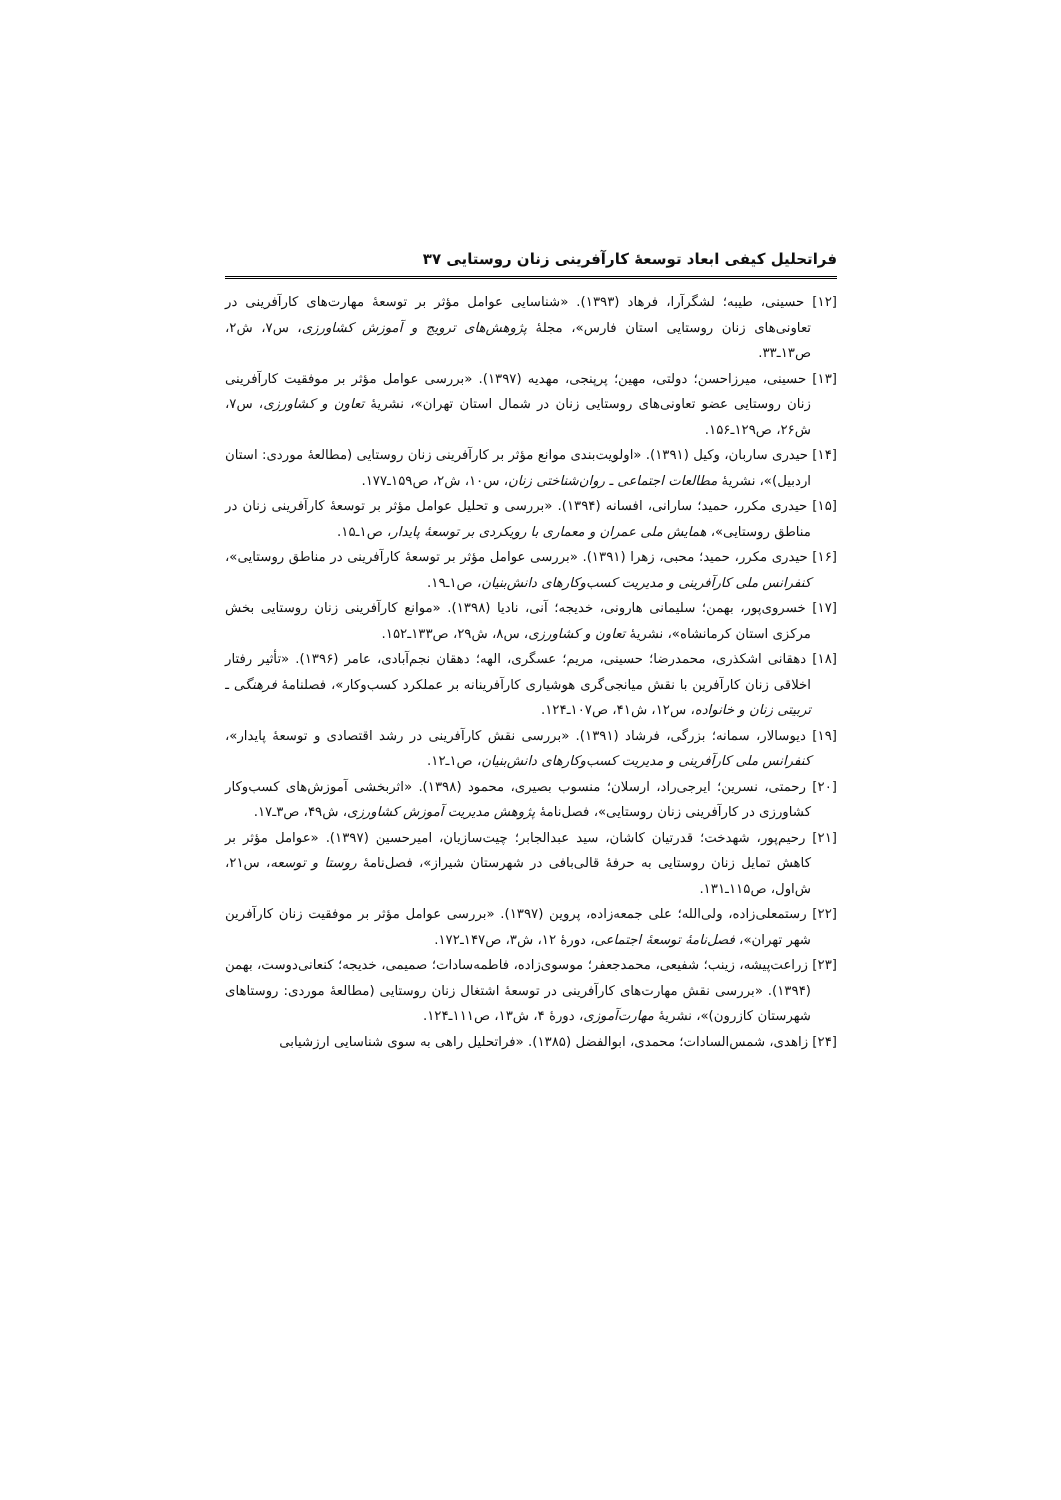فراتحلیل کیفی ابعاد توسعهٔ کارآفرینی زنان روستایی ۳۷
[۱۲] حسینی، طیبه؛ لشگرآرا، فرهاد (۱۳۹۳). «شناسایی عوامل مؤثر بر توسعهٔ مهارت‌های کارآفرینی در تعاونی‌های زنان روستایی استان فارس»، مجلهٔ پژوهش‌های ترویج و آموزش کشاورزی، س۷، ش۲، ص۱۳ـ۳۳.
[۱۳] حسینی، میرزاحسن؛ دولتی، مهین؛ پرپنجی، مهدیه (۱۳۹۷). «بررسی عوامل مؤثر بر موفقیت کارآفرینی زنان روستایی عضو تعاونی‌های روستایی زنان در شمال استان تهران»، نشریهٔ تعاون و کشاورزی، س۷، ش۲۶، ص۱۲۹ـ۱۵۶.
[۱۴] حیدری ساربان، وکیل (۱۳۹۱). «اولویت‌بندی موانع مؤثر بر کارآفرینی زنان روستایی (مطالعهٔ موردی: استان اردبیل)»، نشریهٔ مطالعات اجتماعی ـ روان‌شناختی زنان، س۱۰، ش۲، ص۱۵۹ـ۱۷۷.
[۱۵] حیدری مکرر، حمید؛ سارانی، افسانه (۱۳۹۴). «بررسی و تحلیل عوامل مؤثر بر توسعهٔ کارآفرینی زنان در مناطق روستایی»، همایش ملی عمران و معماری با رویکردی بر توسعهٔ پایدار، ص۱ـ۱۵.
[۱۶] حیدری مکرر، حمید؛ محبی، زهرا (۱۳۹۱). «بررسی عوامل مؤثر بر توسعهٔ کارآفرینی در مناطق روستایی»، کنفرانس ملی کارآفرینی و مدیریت کسب‌وکارهای دانش‌بنیان، ص۱ـ۱۹.
[۱۷] خسروی‌پور، بهمن؛ سلیمانی هارونی، خدیجه؛ آنی، نادیا (۱۳۹۸). «موانع کارآفرینی زنان روستایی بخش مرکزی استان کرمانشاه»، نشریهٔ تعاون و کشاورزی، س۸، ش۲۹، ص۱۳۳ـ۱۵۲.
[۱۸] دهقانی اشکذری، محمدرضا؛ حسینی، مریم؛ عسگری، الهه؛ دهقان نجم‌آبادی، عامر (۱۳۹۶). «تأثیر رفتار اخلاقی زنان کارآفرین با نقش میانجی‌گری هوشیاری کارآفرینانه بر عملکرد کسب‌وکار»، فصلنامهٔ فرهنگی ـ تربیتی زنان و خانواده، س۱۲، ش۴۱، ص۱۰۷ـ۱۲۴.
[۱۹] دیوسالار، سمانه؛ بزرگی، فرشاد (۱۳۹۱). «بررسی نقش کارآفرینی در رشد اقتصادی و توسعهٔ پایدار»، کنفرانس ملی کارآفرینی و مدیریت کسب‌وکارهای دانش‌بنیان، ص۱ـ۱۲.
[۲۰] رحمتی، نسرین؛ ایرجی‌راد، ارسلان؛ منسوب بصیری، محمود (۱۳۹۸). «اثربخشی آموزش‌های کسب‌وکار کشاورزی در کارآفرینی زنان روستایی»، فصل‌نامهٔ پژوهش مدیریت آموزش کشاورزی، ش۴۹، ص۳ـ۱۷.
[۲۱] رحیم‌پور، شهدخت؛ قدرتیان کاشان، سید عبدالجابر؛ چیت‌سازیان، امیرحسین (۱۳۹۷). «عوامل مؤثر بر کاهش تمایل زنان روستایی به حرفهٔ قالی‌بافی در شهرستان شیراز»، فصل‌نامهٔ روستا و توسعه، س۲۱، ش‌اول، ص۱۱۵ـ۱۳۱.
[۲۲] رستمعلی‌زاده، ولی‌الله؛ علی جمعه‌زاده، پروین (۱۳۹۷). «بررسی عوامل مؤثر بر موفقیت زنان کارآفرین شهر تهران»، فصل‌نامهٔ توسعهٔ اجتماعی، دورهٔ ۱۲، ش۳، ص۱۴۷ـ۱۷۲.
[۲۳] زراعت‌پیشه، زینب؛ شفیعی، محمدجعفر؛ موسوی‌زاده، فاطمه‌سادات؛ صمیمی، خدیجه؛ کنعانی‌دوست، بهمن (۱۳۹۴). «بررسی نقش مهارت‌های کارآفرینی در توسعهٔ اشتغال زنان روستایی (مطالعهٔ موردی: روستاهای شهرستان کازرون)»، نشریهٔ مهارت‌آموزی، دورهٔ ۴، ش۱۳، ص۱۱۱ـ۱۲۴.
[۲۴] زاهدی، شمس‌السادات؛ محمدی، ابوالفضل (۱۳۸۵). «فراتحلیل راهی به سوی شناسایی ارزشیابی